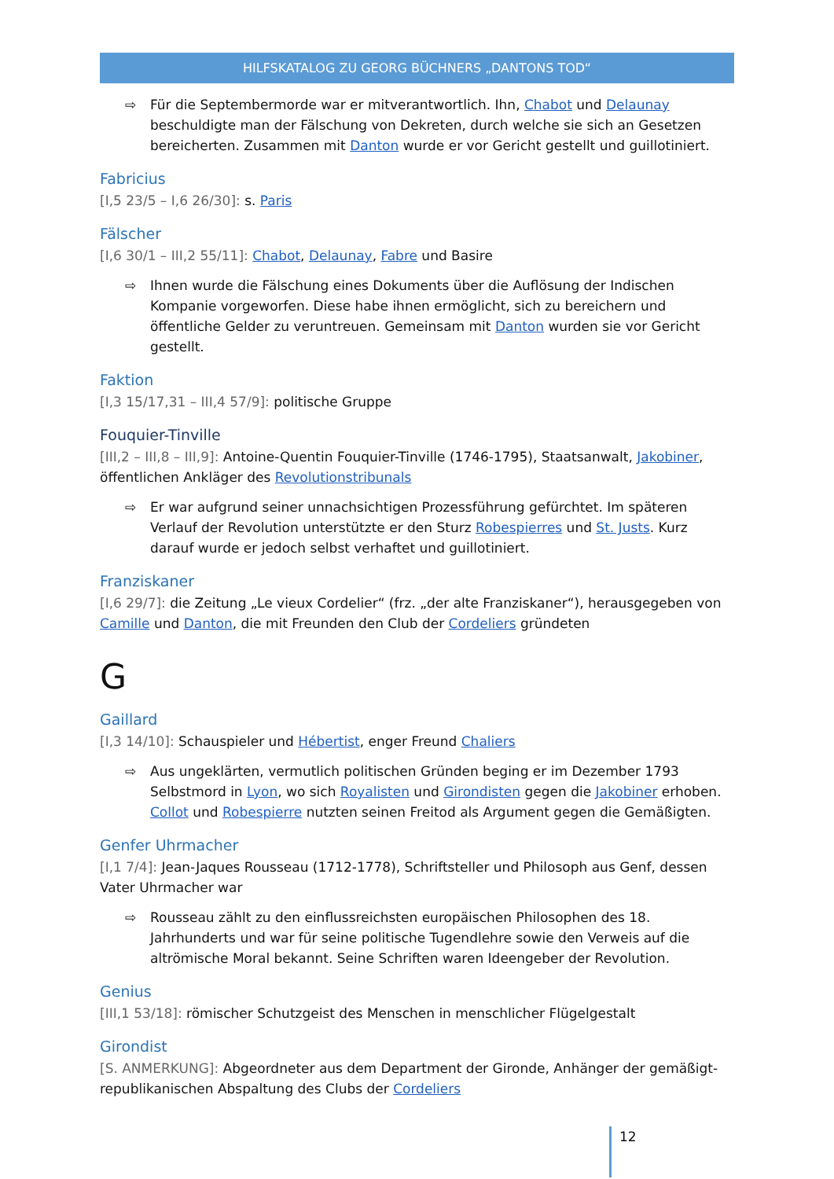HILFSKATALOG ZU GEORG BÜCHNERS „DANTONS TOD“
⇨ Für die Septembermorde war er mitverantwortlich. Ihn, Chabot und Delaunay beschuldigte man der Fälschung von Dekreten, durch welche sie sich an Gesetzen bereicherten. Zusammen mit Danton wurde er vor Gericht gestellt und guillotiniert.
Fabricius
[I,5 23/5 – I,6 26/30]: s. Paris
Fälscher
[I,6 30/1 – III,2 55/11]: Chabot, Delaunay, Fabre und Basire
⇨ Ihnen wurde die Fälschung eines Dokuments über die Auflösung der Indischen Kompanie vorgeworfen. Diese habe ihnen ermöglicht, sich zu bereichern und öffentliche Gelder zu veruntreuen. Gemeinsam mit Danton wurden sie vor Gericht gestellt.
Faktion
[I,3 15/17,31 – III,4 57/9]: politische Gruppe
Fouquier-Tinville
[III,2 – III,8 – III,9]: Antoine-Quentin Fouquier-Tinville (1746-1795), Staatsanwalt, Jakobiner, öffentlichen Ankläger des Revolutionstribunals
⇨ Er war aufgrund seiner unnachsichtigen Prozessführung gefürchtet. Im späteren Verlauf der Revolution unterstützte er den Sturz Robespierres und St. Justs. Kurz darauf wurde er jedoch selbst verhaftet und guillotiniert.
Franziskaner
[I,6 29/7]: die Zeitung „Le vieux Cordelier“ (frz. „der alte Franziskaner“), herausgegeben von Camille und Danton, die mit Freunden den Club der Cordeliers gründeten
G
Gaillard
[I,3 14/10]: Schauspieler und Hébertist, enger Freund Chaliers
⇨ Aus ungeklärten, vermutlich politischen Gründen beging er im Dezember 1793 Selbstmord in Lyon, wo sich Royalisten und Girondisten gegen die Jakobiner erhoben. Collot und Robespierre nutzten seinen Freitod als Argument gegen die Gemäßigten.
Genfer Uhrmacher
[I,1 7/4]: Jean-Jaques Rousseau (1712-1778), Schriftsteller und Philosoph aus Genf, dessen Vater Uhrmacher war
⇨ Rousseau zählt zu den einflussreichsten europäischen Philosophen des 18. Jahrhunderts und war für seine politische Tugendlehre sowie den Verweis auf die altrömische Moral bekannt. Seine Schriften waren Ideengeber der Revolution.
Genius
[III,1 53/18]: römischer Schutzgeist des Menschen in menschlicher Flügelgestalt
Girondist
[S. ANMERKUNG]: Abgeordneter aus dem Department der Gironde, Anhänger der gemäßigt-republikanischen Abspaltung des Clubs der Cordeliers
12